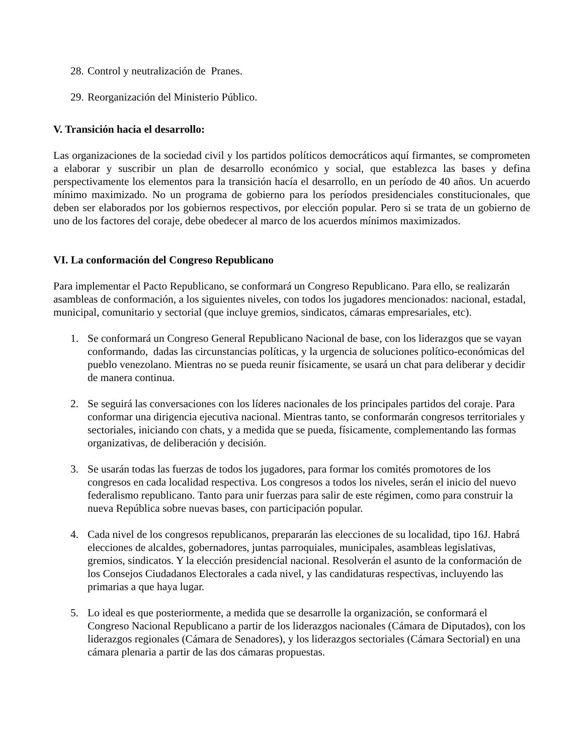28. Control y neutralización de Pranes.
29. Reorganización del Ministerio Público.
V. Transición hacia el desarrollo:
Las organizaciones de la sociedad civil y los partidos políticos democráticos aquí firmantes, se comprometen a elaborar y suscribir un plan de desarrollo económico y social, que establezca las bases y defina perspectivamente los elementos para la transición hacía el desarrollo, en un período de 40 años. Un acuerdo mínimo maximizado. No un programa de gobierno para los períodos presidenciales constitucionales, que deben ser elaborados por los gobiernos respectivos, por elección popular. Pero si se trata de un gobierno de uno de los factores del coraje, debe obedecer al marco de los acuerdos mínimos maximizados.
VI. La conformación del Congreso Republicano
Para implementar el Pacto Republicano, se conformará un Congreso Republicano. Para ello, se realizarán asambleas de conformación, a los siguientes niveles, con todos los jugadores mencionados: nacional, estadal, municipal, comunitario y sectorial (que incluye gremios, sindicatos, cámaras empresariales, etc).
1. Se conformará un Congreso General Republicano Nacional de base, con los liderazgos que se vayan conformando, dadas las circunstancias políticas, y la urgencia de soluciones político-económicas del pueblo venezolano. Mientras no se pueda reunir físicamente, se usará un chat para deliberar y decidir de manera continua.
2. Se seguirá las conversaciones con los líderes nacionales de los principales partidos del coraje. Para conformar una dirigencia ejecutiva nacional. Mientras tanto, se conformarán congresos territoriales y sectoriales, iniciando con chats, y a medida que se pueda, físicamente, complementando las formas organizativas, de deliberación y decisión.
3. Se usarán todas las fuerzas de todos los jugadores, para formar los comités promotores de los congresos en cada localidad respectiva. Los congresos a todos los niveles, serán el inicio del nuevo federalismo republicano. Tanto para unir fuerzas para salir de este régimen, como para construir la nueva República sobre nuevas bases, con participación popular.
4. Cada nivel de los congresos republicanos, prepararán las elecciones de su localidad, tipo 16J. Habrá elecciones de alcaldes, gobernadores, juntas parroquiales, municipales, asambleas legislativas, gremios, sindicatos. Y la elección presidencial nacional. Resolverán el asunto de la conformación de los Consejos Ciudadanos Electorales a cada nivel, y las candidaturas respectivas, incluyendo las primarias a que haya lugar.
5. Lo ideal es que posteriormente, a medida que se desarrolle la organización, se conformará el Congreso Nacional Republicano a partir de los liderazgos nacionales (Cámara de Diputados), con los liderazgos regionales (Cámara de Senadores), y los liderazgos sectoriales (Cámara Sectorial) en una cámara plenaria a partir de las dos cámaras propuestas.